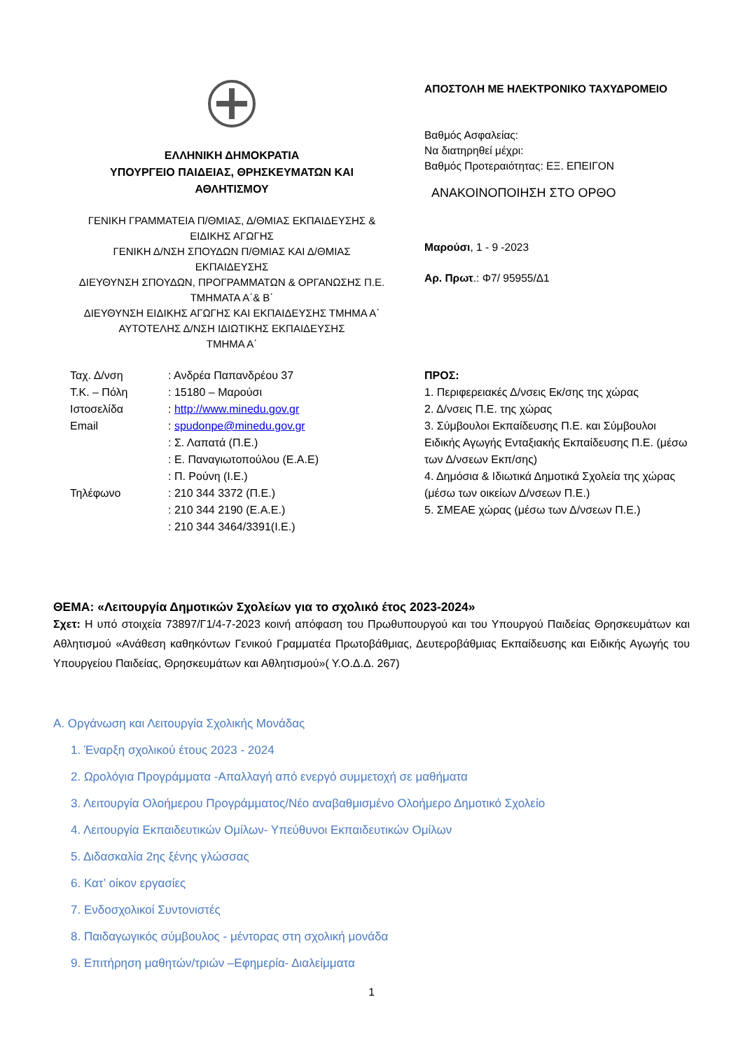ΕΛΛΗΝΙΚΗ ΔΗΜΟΚΡΑΤΙΑ
ΥΠΟΥΡΓΕΙΟ ΠΑΙΔΕΙΑΣ, ΘΡΗΣΚΕΥΜΑΤΩΝ ΚΑΙ
ΑΘΛΗΤΙΣΜΟΥ
ΓΕΝΙΚΗ ΓΡΑΜΜΑΤΕΙΑ Π/ΘΜΙΑΣ, Δ/ΘΜΙΑΣ ΕΚΠΑΙΔΕΥΣΗΣ &
ΕΙΔΙΚΗΣ ΑΓΩΓΗΣ
ΓΕΝΙΚΗ Δ/ΝΣΗ ΣΠΟΥΔΩΝ Π/ΘΜΙΑΣ ΚΑΙ Δ/ΘΜΙΑΣ
ΕΚΠΑΙΔΕΥΣΗΣ
ΔΙΕΥΘΥΝΣΗ ΣΠΟΥΔΩΝ, ΠΡΟΓΡΑΜΜΑΤΩΝ & ΟΡΓΑΝΩΣΗΣ Π.Ε.
ΤΜΗΜΑΤΑ Α΄& Β΄
ΔΙΕΥΘΥΝΣΗ ΕΙΔΙΚΗΣ ΑΓΩΓΗΣ ΚΑΙ ΕΚΠΑΙΔΕΥΣΗΣ ΤΜΗΜΑ Α΄
ΑΥΤΟΤΕΛΗΣ Δ/ΝΣΗ ΙΔΙΩΤΙΚΗΣ ΕΚΠΑΙΔΕΥΣΗΣ
ΤΜΗΜΑ Α΄
ΑΠΟΣΤΟΛΗ ΜΕ ΗΛΕΚΤΡΟΝΙΚΟ ΤΑΧΥΔΡΟΜΕΙΟ
Βαθμός Ασφαλείας:
Να διατηρηθεί μέχρι:
Βαθμός Προτεραιότητας: ΕΞ. ΕΠΕΙΓΟΝ
ΑΝΑΚΟΙΝΟΠΟΙΗΣΗ ΣΤΟ ΟΡΘΟ
Μαρούσι, 1 - 9 -2023
Αρ. Πρωτ.: Φ7/ 95955/Δ1
| Ταχ. Δ/νση | : Ανδρέα Παπανδρέου 37 |
| Τ.Κ. – Πόλη | : 15180 – Μαρούσι |
| Ιστοσελίδα | : http://www.minedu.gov.gr |
| Email | : spudonpe@minedu.gov.gr |
| | : Σ. Λαπατά (Π.Ε.) |
| | : Ε. Παναγιωτοπούλου (Ε.Α.Ε) |
| | : Π. Ρούνη (Ι.Ε.) |
| Τηλέφωνο | : 210 344 3372 (Π.Ε.) |
| | : 210 344 2190 (Ε.Α.Ε.) |
| | : 210 344 3464/3391(Ι.Ε.) |
ΠΡΟΣ:
1. Περιφερειακές Δ/νσεις Εκ/σης της χώρας
2. Δ/νσεις Π.Ε. της χώρας
3. Σύμβουλοι Εκπαίδευσης Π.Ε. και Σύμβουλοι Ειδικής Αγωγής Ενταξιακής Εκπαίδευσης Π.Ε. (μέσω των Δ/νσεων Εκπ/σης)
4. Δημόσια & Ιδιωτικά Δημοτικά Σχολεία της χώρας (μέσω των οικείων Δ/νσεων Π.Ε.)
5. ΣΜΕΑΕ χώρας (μέσω των Δ/νσεων Π.Ε.)
ΘΕΜΑ: «Λειτουργία Δημοτικών Σχολείων για το σχολικό έτος 2023-2024»
Σχετ: Η υπό στοιχεία 73897/Γ1/4-7-2023 κοινή απόφαση του Πρωθυπουργού και του Υπουργού Παιδείας Θρησκευμάτων και Αθλητισμού «Ανάθεση καθηκόντων Γενικού Γραμματέα Πρωτοβάθμιας, Δευτεροβάθμιας Εκπαίδευσης και Ειδικής Αγωγής του Υπουργείου Παιδείας, Θρησκευμάτων και Αθλητισμού»( Υ.Ο.Δ.Δ. 267)
Α. Οργάνωση και Λειτουργία Σχολικής Μονάδας
1. Έναρξη σχολικού έτους 2023 - 2024
2. Ωρολόγια Προγράμματα -Απαλλαγή από ενεργό συμμετοχή σε μαθήματα
3. Λειτουργία Ολοήμερου Προγράμματος/Νέο αναβαθμισμένο Ολοήμερο Δημοτικό Σχολείο
4. Λειτουργία Εκπαιδευτικών Ομίλων- Υπεύθυνοι Εκπαιδευτικών Ομίλων
5. Διδασκαλία 2ης ξένης γλώσσας
6. Κατ’ οίκον εργασίες
7. Ενδοσχολικοί Συντονιστές
8. Παιδαγωγικός σύμβουλος - μέντορας στη σχολική μονάδα
9. Επιτήρηση μαθητών/τριών –Εφημερία- Διαλείμματα
1